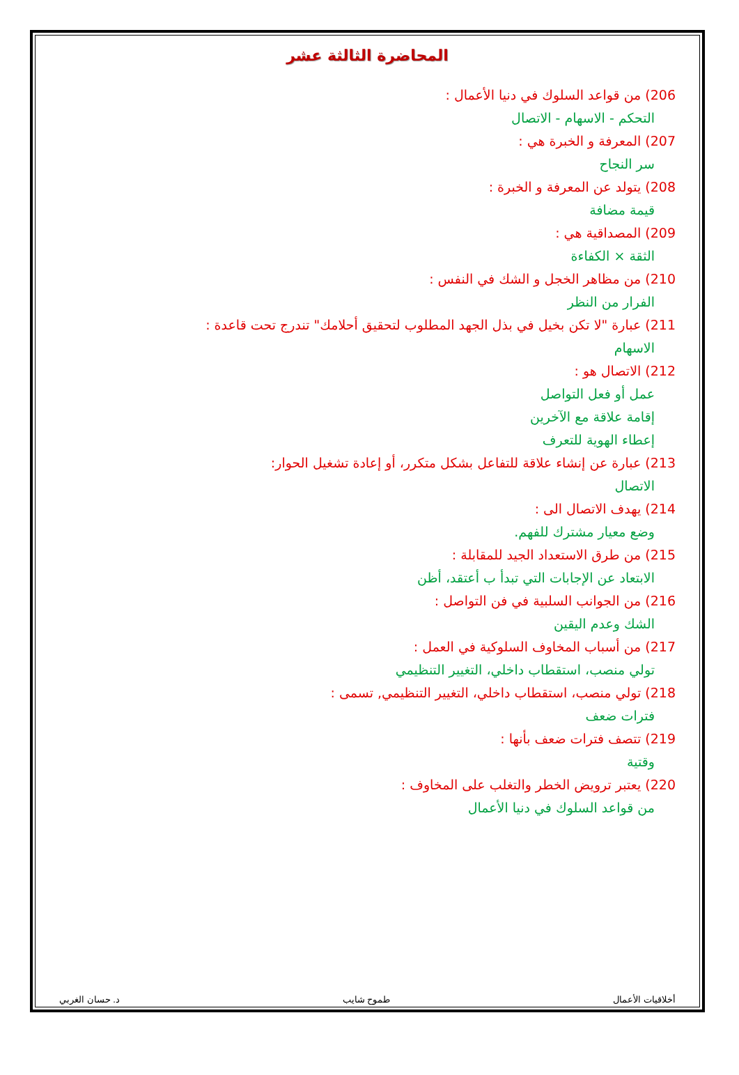المحاضرة الثالثة عشر
206) من قواعد السلوك في دنيا الأعمال :
التحكم - الاسهام - الاتصال
207) المعرفة و الخبرة هي :
سر النجاح
208) يتولد عن المعرفة و الخبرة :
قيمة مضافة
209) المصداقية هي :
الثقة × الكفاءة
210) من مظاهر الخجل و الشك في النفس :
الفرار من النظر
211) عبارة "لا تكن بخيل في بذل الجهد المطلوب لتحقيق أحلامك" تندرج تحت قاعدة :
الاسهام
212) الاتصال هو :
عمل أو فعل التواصل
إقامة علاقة مع الآخرين
إعطاء الهوية للتعرف
213) عبارة عن إنشاء علاقة للتفاعل بشكل متكرر، أو إعادة تشغيل الحوار:
الاتصال
214) يهدف الاتصال الى :
وضع معيار مشترك للفهم.
215) من طرق الاستعداد الجيد للمقابلة :
الابتعاد عن الإجابات التي تبدأ ب أعتقد، أظن
216) من الجوانب السلبية في فن التواصل :
الشك وعدم اليقين
217) من أسباب المخاوف السلوكية في العمل :
تولي منصب، استقطاب داخلي، التغيير التنظيمي
218) تولي منصب، استقطاب داخلي، التغيير التنظيمي, تسمى :
فترات ضعف
219) تتصف فترات ضعف بأنها :
وقتية
220) يعتبر ترويض الخطر والتغلب على المخاوف :
من قواعد السلوك في دنيا الأعمال
أخلاقيات الأعمال طموح شايب د. حسان الغربي